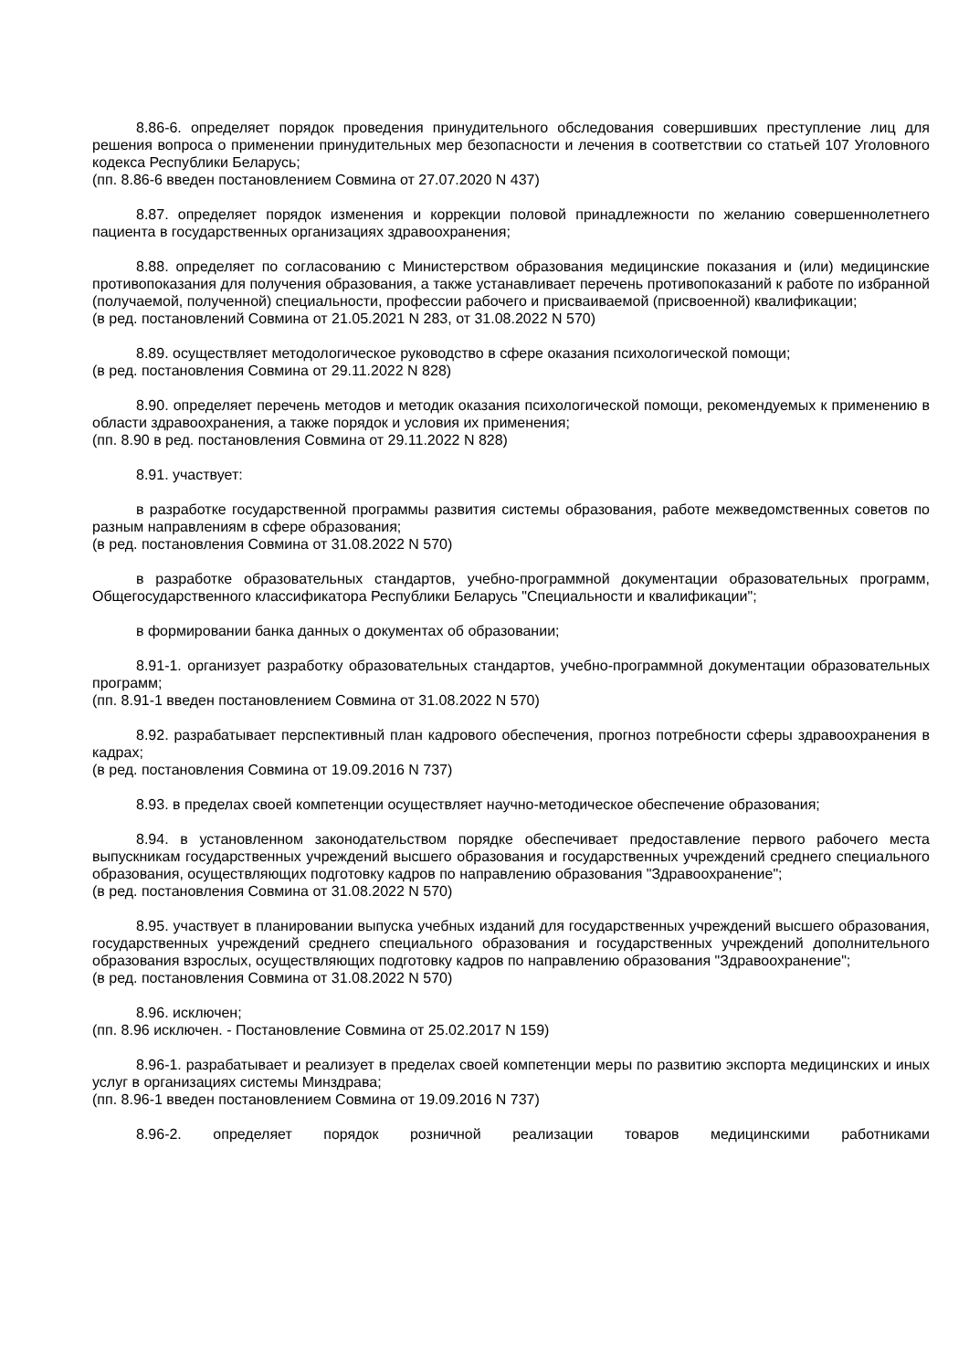8.86-6. определяет порядок проведения принудительного обследования совершивших преступление лиц для решения вопроса о применении принудительных мер безопасности и лечения в соответствии со статьей 107 Уголовного кодекса Республики Беларусь;
(пп. 8.86-6 введен постановлением Совмина от 27.07.2020 N 437)
8.87. определяет порядок изменения и коррекции половой принадлежности по желанию совершеннолетнего пациента в государственных организациях здравоохранения;
8.88. определяет по согласованию с Министерством образования медицинские показания и (или) медицинские противопоказания для получения образования, а также устанавливает перечень противопоказаний к работе по избранной (получаемой, полученной) специальности, профессии рабочего и присваиваемой (присвоенной) квалификации;
(в ред. постановлений Совмина от 21.05.2021 N 283, от 31.08.2022 N 570)
8.89. осуществляет методологическое руководство в сфере оказания психологической помощи;
(в ред. постановления Совмина от 29.11.2022 N 828)
8.90. определяет перечень методов и методик оказания психологической помощи, рекомендуемых к применению в области здравоохранения, а также порядок и условия их применения;
(пп. 8.90 в ред. постановления Совмина от 29.11.2022 N 828)
8.91. участвует:
в разработке государственной программы развития системы образования, работе межведомственных советов по разным направлениям в сфере образования;
(в ред. постановления Совмина от 31.08.2022 N 570)
в разработке образовательных стандартов, учебно-программной документации образовательных программ, Общегосударственного классификатора Республики Беларусь "Специальности и квалификации";
в формировании банка данных о документах об образовании;
8.91-1. организует разработку образовательных стандартов, учебно-программной документации образовательных программ;
(пп. 8.91-1 введен постановлением Совмина от 31.08.2022 N 570)
8.92. разрабатывает перспективный план кадрового обеспечения, прогноз потребности сферы здравоохранения в кадрах;
(в ред. постановления Совмина от 19.09.2016 N 737)
8.93. в пределах своей компетенции осуществляет научно-методическое обеспечение образования;
8.94. в установленном законодательством порядке обеспечивает предоставление первого рабочего места выпускникам государственных учреждений высшего образования и государственных учреждений среднего специального образования, осуществляющих подготовку кадров по направлению образования "Здравоохранение";
(в ред. постановления Совмина от 31.08.2022 N 570)
8.95. участвует в планировании выпуска учебных изданий для государственных учреждений высшего образования, государственных учреждений среднего специального образования и государственных учреждений дополнительного образования взрослых, осуществляющих подготовку кадров по направлению образования "Здравоохранение";
(в ред. постановления Совмина от 31.08.2022 N 570)
8.96. исключен;
(пп. 8.96 исключен. - Постановление Совмина от 25.02.2017 N 159)
8.96-1. разрабатывает и реализует в пределах своей компетенции меры по развитию экспорта медицинских и иных услуг в организациях системы Минздрава;
(пп. 8.96-1 введен постановлением Совмина от 19.09.2016 N 737)
8.96-2. определяет порядок розничной реализации товаров медицинскими работниками